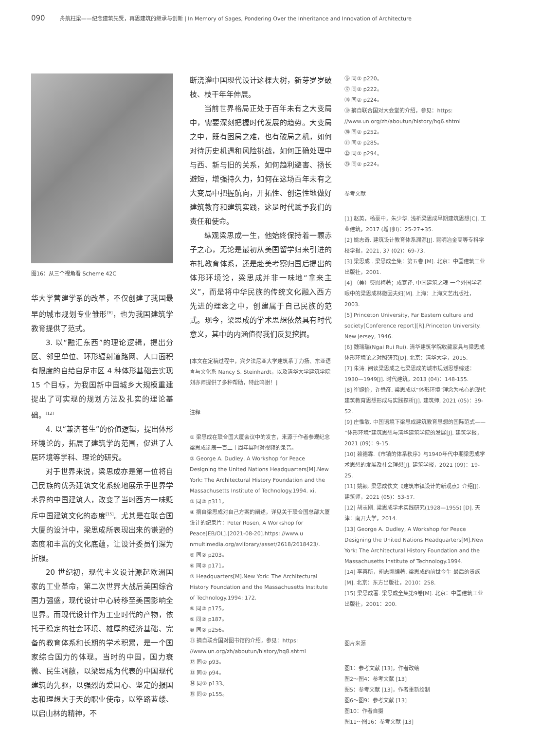090 舟航柱梁——纪念建筑先贤，再思建筑的继承与创新 | In Memory of Sages, Pondering Over the Inheritance and Innovation of Architecture
图16：从三个视角看 Scheme 42C
华大学营建学系的改革，不仅创建了我国最早的城市规划专业雏形<sup>[9]</sup>，也为我国建筑学教育提供了范式。
3. 以“融汇东西”的理论逻辑，提出分区、邻里单位、环形辐射道路网、人口面积有限度的自给自足市区 4 种体形基础去实现 15 个目标，为我国新中国城乡大规模重建提出了可实现的规划方法及扎实的理论基础。<sup>[12]</sup>
4. 以“兼济苍生”的价值逻辑，提出体形环境论的，拓展了建筑学的范围，促进了人居环境等学科、理论的研究。
对于世界来说，梁思成亦是第一位将自己民族的优秀建筑文化系统地展示于世界学术界的中国建筑人，改变了当时西方一味贬斥中国建筑文化的态度<sup>[15]</sup>。尤其是在联合国大厦的设计中，梁思成所表现出来的谦逊的态度和丰富的文化底蕴，让设计委员们深为折服。
20 世纪初，现代主义设计源起欧洲国家的工业革命，第二次世界大战后美国综合国力强盛，现代设计中心转移至美国影响全世界。而现代设计作为工业时代的产物，依托于稳定的社会环境、雄厚的经济基础、完备的教育体系和长期的学术积累，是一个国家综合国力的体现。当时的中国，国力衰微、民生凋敝，以梁思成为代表的中国现代建筑的先驱，以强烈的爱国心、坚定的报国志和理想大于天的职业使命，以筚路蓝缕、以启山林的精神，不
断浇灌中国现代设计这棵大树，新芽岁岁破枝、枝干年年伸展。
当前世界格局正处于百年未有之大变局中，需要深刻把握时代发展的趋势。大变局之中，既有困局之难，也有破局之机，如何对待历史机遇和风险挑战，如何正确处理中与西、新与旧的关系，如何趋利避害、扬长避短，增强持久力，如何在这场百年未有之大变局中把握航向，开拓性、创造性地做好建筑教育和建筑实践，这是时代赋予我们的责任和使命。
纵观梁思成一生，他始终保持着一颗赤子之心，无论是最初从美国留学归来引进的布扎教育体系，还是赴美考察归国后提出的体形环境论，梁思成并非一味地“拿来主义”，而是将中华民族的传统文化融入西方先进的理念之中，创建属于自己民族的范式。现今，梁思成的学术思想依然具有时代意义，其中的内涵值得我们反复挖掘。
[本文在定稿过程中，宾夕法尼亚大学建筑系丁力扬、东亚语言与文化系 Nancy S. Steinhardt，以及清华大学建筑学院刘亦师提供了多种帮助，特此鸣谢！]
注释
① 梁思成在联合国大厦会议中的发言，来源于作者参观纪念梁思成诞辰一百二十周年展时对视频的录音。
② George A. Dudley, A Workshop for Peace Designing the United Nations Headquarters[M].New York: The Architectural History Foundation and the Massachusetts Institute of Technology.1994. xi.
③ 同② p311。
④ 摘自梁思成对自己方案的阐述，详见关于联合国总部大厦设计的纪录片：Peter Rosen, A Workshop for Peace[EB/OL].[2021-08-20].https: //www.u nmultimedia.org/avlibrary/asset/2618/2618423/.
⑤ 同② p203。
⑥ 同② p171。
⑦ Headquarters[M].New York: The Architectural History Foundation and the Massachusetts Institute of Technology.1994: 172.
⑧ 同② p175。
⑨ 同② p187。
⑩ 同② p256。
⑪ 摘自联合国对图书馆的介绍，参见：https: //www.un.org/zh/aboutun/history/hq8.shtml
⑫ 同② p93。
⑬ 同② p94。
⑭ 同② p133。
⑮ 同② p155。
⑯ 同② p220。
⑰ 同② p222。
⑱ 同② p224。
⑲ 摘自联合国对大会堂的介绍，参见：https: //www.un.org/zh/aboutun/history/hq6.shtml
⑳ 同② p252。
㉑ 同② p285。
㉒ 同② p294。
㉓ 同② p224。
参考文献
[1] 赵英，杨豪中，朱少华. 浅析梁思成早期建筑思想[C]. 工业建筑，2017 (增刊II)：25-27+35.
[2] 姚志奇. 建筑设计教育体系溯源[J]. 昆明冶金高等专科学校学报，2021, 37 (02)：69-73.
[3] 梁思成 . 梁思成全集：第五卷 [M]. 北京：中国建筑工业出版社，2001.
[4] （美）费慰梅著；成寒译. 中国建筑之魂 一个外国学者眼中的梁思成林徽因夫妇[M]. 上海：上海文艺出版社，2003.
[5] Princeton University, Far Eastern culture and society[Conference report][R].Princeton University. New Jersey, 1946.
[6] 魏瑞瑞(Ngai Rui Rui). 清华建筑学院收藏家具与梁思成体形环境论之对照研究[D]. 北京：清华大学，2015.
[7] 朱涛. 阅读梁思成之七梁思成的城市规划思想综述：1930—1949[J]. 时代建筑，2013 (04)：148-155.
[8] 崔婉怡，许懋彦. 梁思成以“体形环境”理念为核心的现代建筑教育思想形成与实践探析[J]. 建筑师, 2021 (05)：39-52.
[9] 庄惟敏. 中国语境下梁思成建筑教育思想的国际范式——“体形环境”建筑思想与清华建筑学院的发展[J]. 建筑学报，2021 (09)：9-15.
[10] 赖德霖.《市镇的体系秩序》与1940年代中期梁思成学术思想的发展及社会理想[J]. 建筑学报，2021 (09)：19-25.
[11] 姚颖. 梁思成佚文《建筑市镇设计的新观点》介绍[J]. 建筑师，2021 (05)：53-57.
[12] 胡志刚. 梁思成学术实践研究(1928—1955) [D]. 天津：南开大学，2014.
[13] George A. Dudley, A Workshop for Peace Designing the United Nations Headquarters[M].New York: The Architectural History Foundation and the Massachusetts Institute of Technology.1994.
[14] 李喜所，胡志刚编著. 梁思成的前世今生 最后的贵族[M]. 北京：东方出版社，2010：258.
[15] 梁思成著. 梁思成全集第9卷[M]. 北京：中国建筑工业出版社，2001：200.
图片来源
图1：参考文献 [13]，作者改绘
图2～图4：参考文献 [13]
图5：参考文献 [13]，作者重新绘制
图6～图9：参考文献 [13]
图10：作者自摄
图11～图16：参考文献 [13]